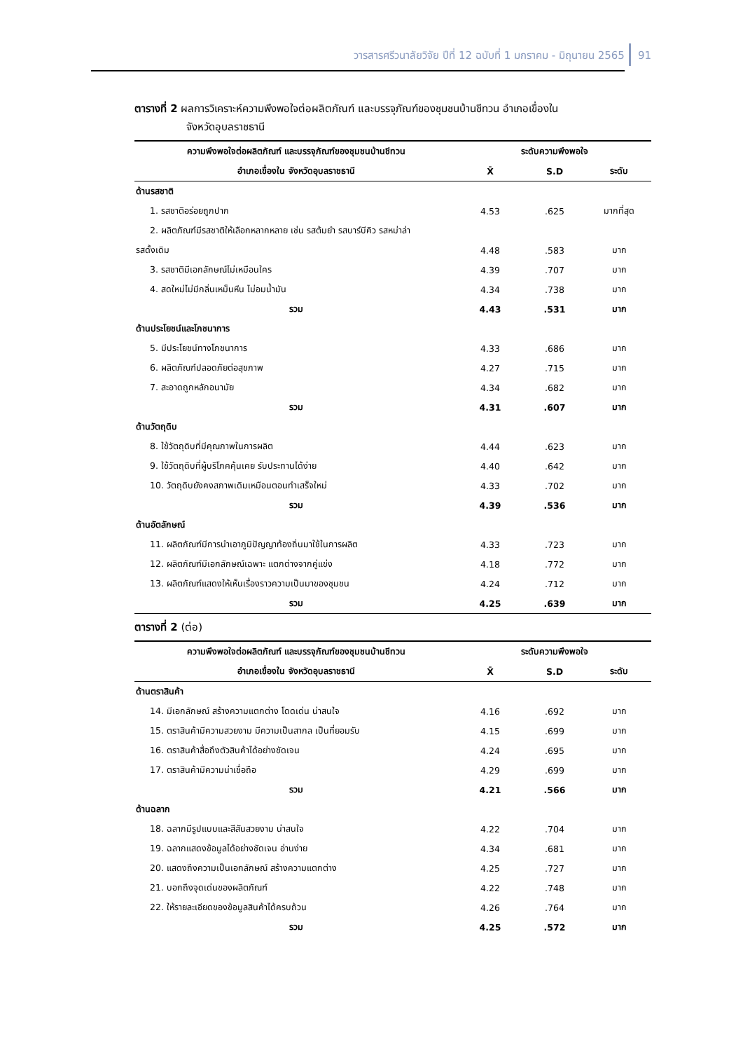วารสารศรีวนาลัยวิจัย ปีที่ 12 ฉบับที่ 1 มกราคม - มิถุนายน 2565 91
ตารางที่ 2 ผลการวิเคราะห์ความพึงพอใจต่อผลิตภัณฑ์ และบรรจุภัณฑ์ของชุมชนบ้านชีทวน อำเภอเขื่องใน
จังหวัดอุบลราชธานี
| ความพึงพอใจต่อผลิตภัณฑ์ และบรรจุภัณฑ์ของชุมชนบ้านชีทวน | ระดับความพึงพอใจ | | |
| --- | --- | --- | --- |
| อำเภอเขื่องใน จังหวัดอุบลราชธานี | X̄ | S.D | ระดับ |
| ด้านรสชาติ | | | |
| 1. รสชาติอร่อยถูกปาก | 4.53 | .625 | มากที่สุด |
| 2. ผลิตภัณฑ์มีรสชาติให้เลือกหลากหลาย เช่น รสต้มยำ รสบาร์บีคิว รสหม่าล่า | | | |
| รสดั้งเดิม | 4.48 | .583 | มาก |
| 3. รสชาติมีเอกลักษณ์ไม่เหมือนใคร | 4.39 | .707 | มาก |
| 4. สดใหม่ไม่มีกลิ่นเหม็นหืน ไม่อมน้ำมัน | 4.34 | .738 | มาก |
| รวม | 4.43 | .531 | มาก |
| ด้านประโยชน์และโภชนาการ | | | |
| 5. มีประโยชน์ทางโภชนาการ | 4.33 | .686 | มาก |
| 6. ผลิตภัณฑ์ปลอดภัยต่อสุขภาพ | 4.27 | .715 | มาก |
| 7. สะอาดถูกหลักอนามัย | 4.34 | .682 | มาก |
| รวม | 4.31 | .607 | มาก |
| ด้านวัตถุดิบ | | | |
| 8. ใช้วัตถุดิบที่มีคุณภาพในการผลิต | 4.44 | .623 | มาก |
| 9. ใช้วัตถุดิบที่ผู้บริโภคคุ้นเคย รับประทานได้ง่าย | 4.40 | .642 | มาก |
| 10. วัตถุดิบยังคงสภาพเดิมเหมือนตอนทำเสร็จใหม่ | 4.33 | .702 | มาก |
| รวม | 4.39 | .536 | มาก |
| ด้านอัตลักษณ์ | | | |
| 11. ผลิตภัณฑ์มีการนำเอาภูมิปัญญาท้องถิ่นมาใช้ในการผลิต | 4.33 | .723 | มาก |
| 12. ผลิตภัณฑ์มีเอกลักษณ์เฉพาะ แตกต่างจากคู่แข่ง | 4.18 | .772 | มาก |
| 13. ผลิตภัณฑ์แสดงให้เห็นเรื่องราวความเป็นมาของชุมชน | 4.24 | .712 | มาก |
| รวม | 4.25 | .639 | มาก |
ตารางที่ 2 (ต่อ)
| ความพึงพอใจต่อผลิตภัณฑ์ และบรรจุภัณฑ์ของชุมชนบ้านชีทวน | ระดับความพึงพอใจ | | |
| --- | --- | --- | --- |
| อำเภอเขื่องใน จังหวัดอุบลราชธานี | X̄ | S.D | ระดับ |
| ด้านตราสินค้า | | | |
| 14. มีเอกลักษณ์ สร้างความแตกต่าง โดดเด่น น่าสนใจ | 4.16 | .692 | มาก |
| 15. ตราสินค้ามีความสวยงาม มีความเป็นสากล เป็นที่ยอมรับ | 4.15 | .699 | มาก |
| 16. ตราสินค้าสื่อถึงตัวสินค้าได้อย่างชัดเจน | 4.24 | .695 | มาก |
| 17. ตราสินค้ามีความน่าเชื่อถือ | 4.29 | .699 | มาก |
| รวม | 4.21 | .566 | มาก |
| ด้านฉลาก | | | |
| 18. ฉลากมีรูปแบบและสีสันสวยงาม น่าสนใจ | 4.22 | .704 | มาก |
| 19. ฉลากแสดงข้อมูลได้อย่างชัดเจน อ่านง่าย | 4.34 | .681 | มาก |
| 20. แสดงถึงความเป็นเอกลักษณ์ สร้างความแตกต่าง | 4.25 | .727 | มาก |
| 21. บอกถึงจุดเด่นของผลิตภัณฑ์ | 4.22 | .748 | มาก |
| 22. ให้รายละเอียดของข้อมูลสินค้าได้ครบถ้วน | 4.26 | .764 | มาก |
| รวม | 4.25 | .572 | มาก |